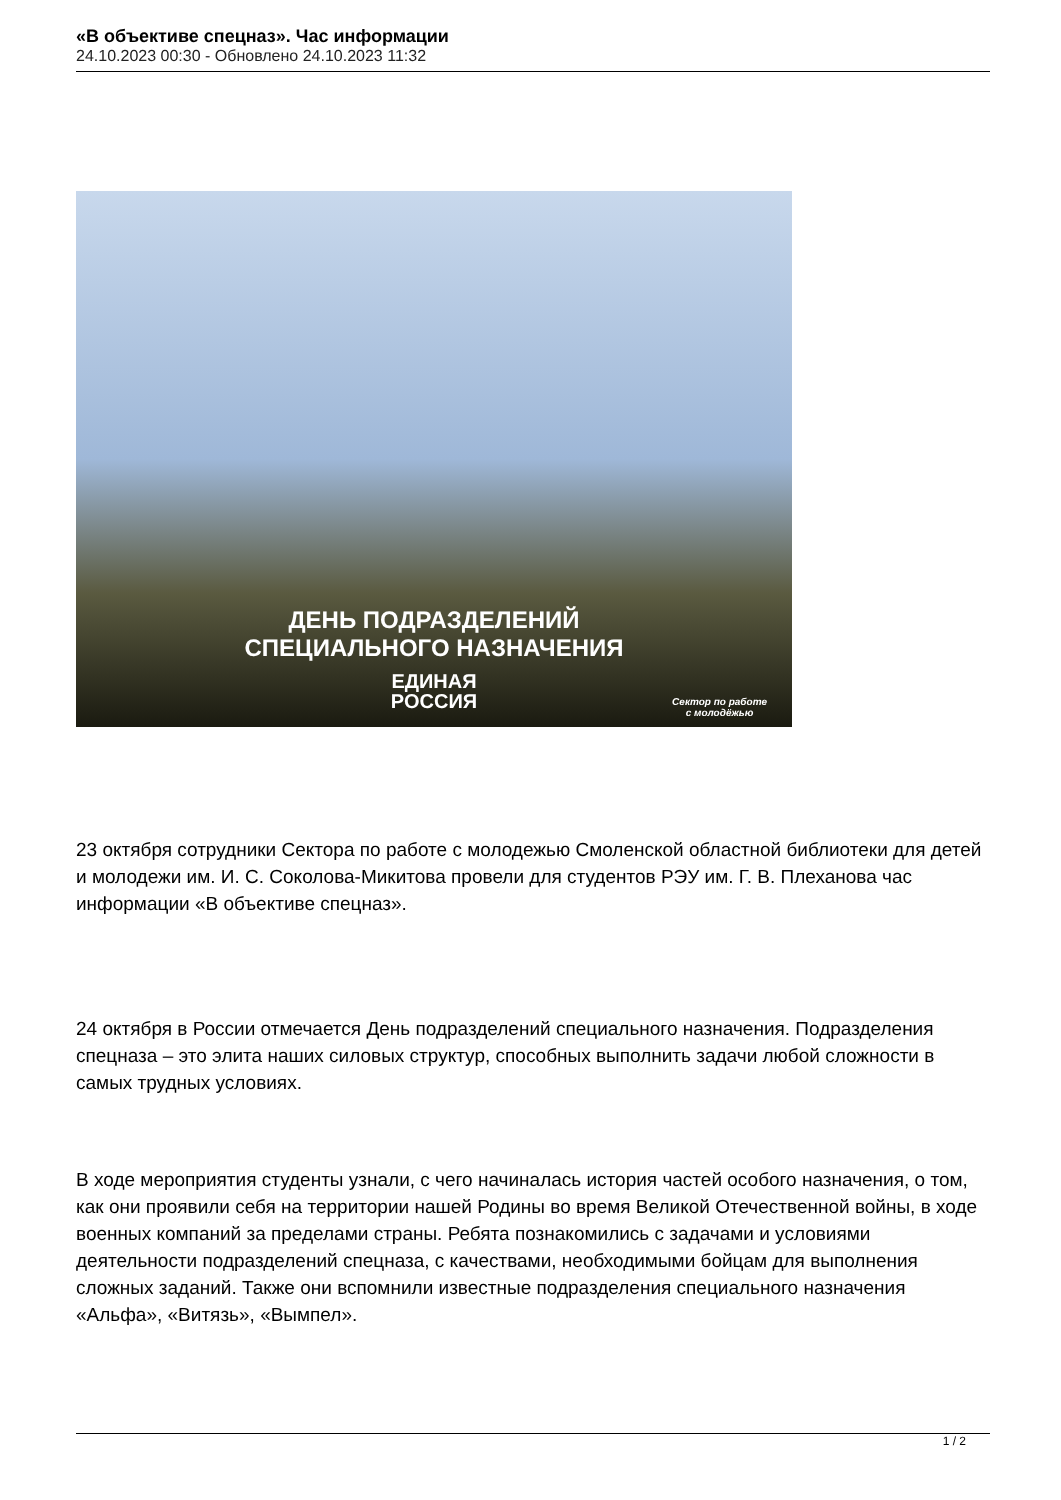«В объективе спецназ». Час информации
24.10.2023 00:30 - Обновлено 24.10.2023 11:32
ДЕНЬ ПОДРАЗДЕЛЕНИЙ
СПЕЦИАЛЬНОГО НАЗНАЧЕНИЯ
ЕДИНАЯ
РОССИЯ
Сектор по работе
с молодёжью
23 октября сотрудники Сектора по работе с молодежью Смоленской областной библиотеки для детей и молодежи им. И. С. Соколова-Микитова провели для студентов РЭУ им. Г. В. Плеханова час информации «В объективе спецназ».
24 октября в России отмечается День подразделений специального назначения. Подразделения спецназа – это элита наших силовых структур, способных выполнить задачи любой сложности в самых трудных условиях.
В ходе мероприятия студенты узнали, с чего начиналась история частей особого назначения, о том, как они проявили себя на территории нашей Родины во время Великой Отечественной войны, в ходе военных компаний за пределами страны. Ребята познакомились с задачами и условиями деятельности подразделений спецназа, с качествами, необходимыми бойцам для выполнения сложных заданий. Также они вспомнили известные подразделения специального назначения «Альфа», «Витязь», «Вымпел».
1 / 2